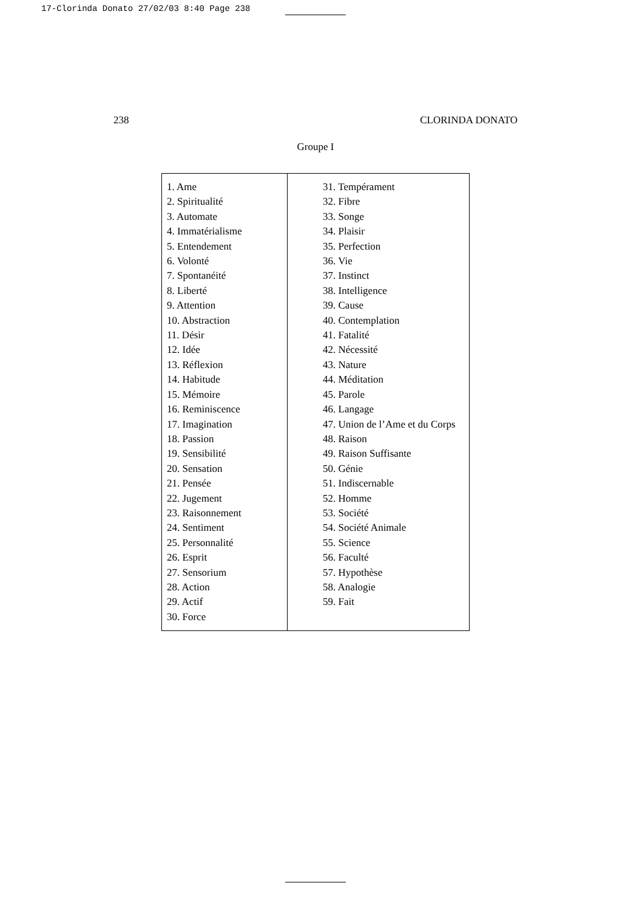17-Clorinda Donato 27/02/03 8:40 Page 238
238 CLORINDA DONATO
Groupe I
| 1. Ame 2. Spiritualité 3. Automate 4. Immatérialisme 5. Entendement 6. Volonté 7. Spontanéité 8. Liberté 9. Attention 10. Abstraction 11. Désir 12. Idée 13. Réflexion 14. Habitude 15. Mémoire 16. Reminiscence 17. Imagination 18. Passion 19. Sensibilité 20. Sensation 21. Pensée 22. Jugement 23. Raisonnement 24. Sentiment 25. Personnalité 26. Esprit 27. Sensorium 28. Action 29. Actif 30. Force | 31. Tempérament 32. Fibre 33. Songe 34. Plaisir 35. Perfection 36. Vie 37. Instinct 38. Intelligence 39. Cause 40. Contemplation 41. Fatalité 42. Nécessité 43. Nature 44. Méditation 45. Parole 46. Langage 47. Union de l’Ame et du Corps 48. Raison 49. Raison Suffisante 50. Génie 51. Indiscernable 52. Homme 53. Société 54. Société Animale 55. Science 56. Faculté 57. Hypothèse 58. Analogie 59. Fait |